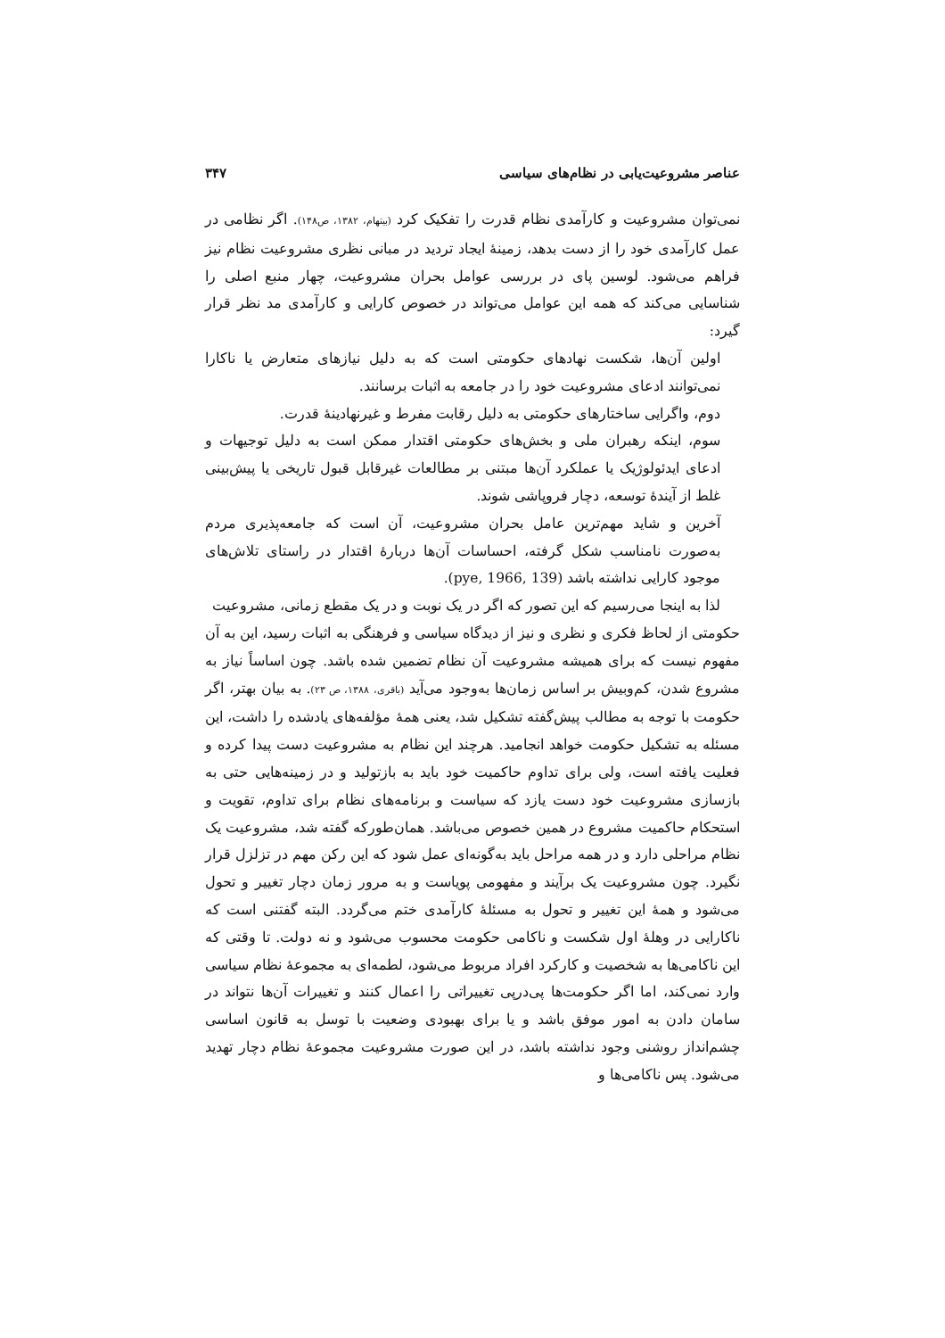عناصر مشروعیت‌یابی در نظام‌های سیاسی ۳۴۷
نمی‌توان مشروعیت و کارآمدی نظام قدرت را تفکیک کرد (بیتهام، ۱۳۸۲، ص۱۴۸). اگر نظامی در عمل کارآمدی خود را از دست بدهد، زمینهٔ ایجاد تردید در مبانی نظری مشروعیت نظام نیز فراهم می‌شود. لوسین پای در بررسی عوامل بحران مشروعیت، چهار منبع اصلی را شناسایی می‌کند که همه این عوامل می‌تواند در خصوص کارایی و کارآمدی مد نظر قرار گیرد:
اولین آن‌ها، شکست نهادهای حکومتی است که به دلیل نیازهای متعارض یا ناکارا نمی‌توانند ادعای مشروعیت خود را در جامعه به اثبات برسانند.
دوم، واگرایی ساختارهای حکومتی به دلیل رقابت مفرط و غیرنهادینهٔ قدرت.
سوم، اینکه رهبران ملی و بخش‌های حکومتی اقتدار ممکن است به دلیل توجیهات و ادعای ایدئولوژیک یا عملکرد آن‌ها مبتنی بر مطالعات غیرقابل قبول تاریخی یا پیش‌بینی غلط از آیندهٔ توسعه، دچار فروپاشی شوند.
آخرین و شاید مهم‌ترین عامل بحران مشروعیت، آن است که جامعه‌پذیری مردم به‌صورت نامناسب شکل گرفته، احساسات آن‌ها دربارهٔ اقتدار در راستای تلاش‌های موجود کارایی نداشته باشد (pye, 1966, 139).
لذا به اینجا می‌رسیم که این تصور که اگر در یک نوبت و در یک مقطع زمانی، مشروعیت
حکومتی از لحاظ فکری و نظری و نیز از دیدگاه سیاسی و فرهنگی به اثبات رسید، این به آن مفهوم نیست که برای همیشه مشروعیت آن نظام تضمین شده باشد. چون اساساً نیاز به مشروع شدن، کم‌وبیش بر اساس زمان‌ها به‌وجود می‌آید (باقری، ۱۳۸۸، ص ۲۳). به بیان بهتر، اگر حکومت با توجه به مطالب پیش‌گفته تشکیل شد، یعنی همهٔ مؤلفه‌های یادشده را داشت، این مسئله به تشکیل حکومت خواهد انجامید. هرچند این نظام به مشروعیت دست پیدا کرده و فعلیت یافته است، ولی برای تداوم حاکمیت خود باید به بازتولید و در زمینه‌هایی حتی به بازسازی مشروعیت خود دست یازد که سیاست و برنامه‌های نظام برای تداوم، تقویت و استحکام حاکمیت مشروع در همین خصوص می‌باشد. همان‌طورکه گفته شد، مشروعیت یک نظام مراحلی دارد و در همه مراحل باید به‌گونه‌ای عمل شود که این رکن مهم در تزلزل قرار نگیرد. چون مشروعیت یک برآیند و مفهومی پویاست و به مرور زمان دچار تغییر و تحول می‌شود و همهٔ این تغییر و تحول به مسئلهٔ کارآمدی ختم می‌گردد. البته گفتنی است که ناکارایی در وهلهٔ اول شکست و ناکامی حکومت محسوب می‌شود و نه دولت. تا وقتی که این ناکامی‌ها به شخصیت و کارکرد افراد مربوط می‌شود، لطمه‌ای به مجموعهٔ نظام سیاسی وارد نمی‌کند، اما اگر حکومت‌ها پی‌درپی تغییراتی را اعمال کنند و تغییرات آن‌ها نتواند در سامان دادن به امور موفق باشد و یا برای بهبودی وضعیت با توسل به قانون اساسی چشم‌انداز روشنی وجود نداشته باشد، در این صورت مشروعیت مجموعهٔ نظام دچار تهدید می‌شود. پس ناکامی‌ها و